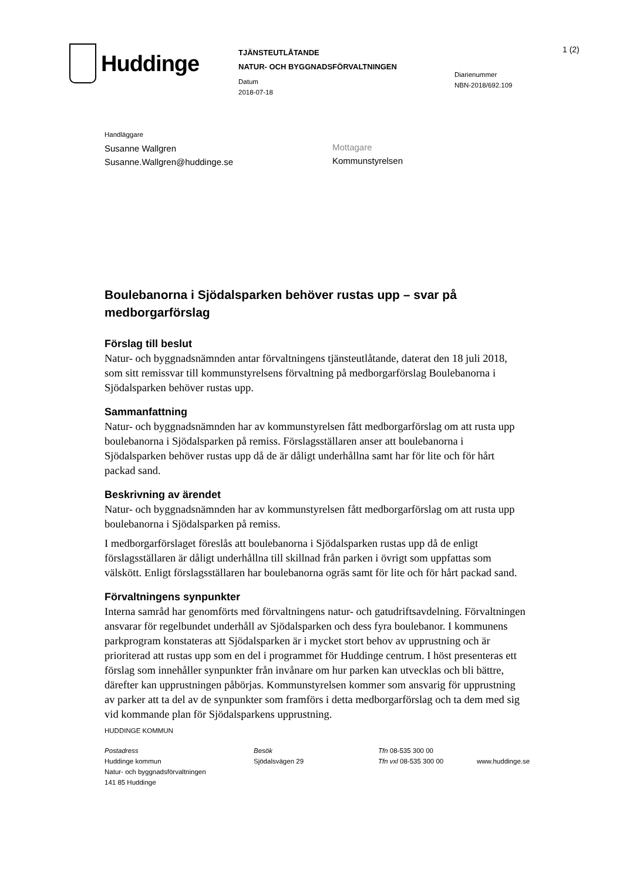Huddinge
TJÄNSTEUTLÅTANDE
NATUR- OCH BYGGNADSFÖRVALTNINGEN
Datum
2018-07-18
Diarienummer
NBN-2018/692.109
1 (2)
Handläggare
Susanne Wallgren
Susanne.Wallgren@huddinge.se
Mottagare
Kommunstyrelsen
Boulebanorna i Sjödalsparken behöver rustas upp – svar på medborgarförslag
Förslag till beslut
Natur- och byggnadsnämnden antar förvaltningens tjänsteutlåtande, daterat den 18 juli 2018, som sitt remissvar till kommunstyrelsens förvaltning på medborgarförslag Boulebanorna i Sjödalsparken behöver rustas upp.
Sammanfattning
Natur- och byggnadsnämnden har av kommunstyrelsen fått medborgarförslag om att rusta upp boulebanorna i Sjödalsparken på remiss. Förslagsställaren anser att boulebanorna i Sjödalsparken behöver rustas upp då de är dåligt underhållna samt har för lite och för hårt packad sand.
Beskrivning av ärendet
Natur- och byggnadsnämnden har av kommunstyrelsen fått medborgarförslag om att rusta upp boulebanorna i Sjödalsparken på remiss.
I medborgarförslaget föreslås att boulebanorna i Sjödalsparken rustas upp då de enligt förslagsställaren är dåligt underhållna till skillnad från parken i övrigt som uppfattas som välskött. Enligt förslagsställaren har boulebanorna ogräs samt för lite och för hårt packad sand.
Förvaltningens synpunkter
Interna samråd har genomförts med förvaltningens natur- och gatudriftsavdelning. Förvaltningen ansvarar för regelbundet underhåll av Sjödalsparken och dess fyra boulebanor. I kommunens parkprogram konstateras att Sjödalsparken är i mycket stort behov av upprustning och är prioriterad att rustas upp som en del i programmet för Huddinge centrum. I höst presenteras ett förslag som innehåller synpunkter från invånare om hur parken kan utvecklas och bli bättre, därefter kan upprustningen påbörjas. Kommunstyrelsen kommer som ansvarig för upprustning av parker att ta del av de synpunkter som framförs i detta medborgarförslag och ta dem med sig vid kommande plan för Sjödalsparkens upprustning.
HUDDINGE KOMMUN
Postadress
Huddinge kommun
Natur- och byggnadsförvaltningen
141 85 Huddinge
Besök
Sjödalsvägen 29
Tfn 08-535 300 00
Tfn vxl 08-535 300 00
www.huddinge.se